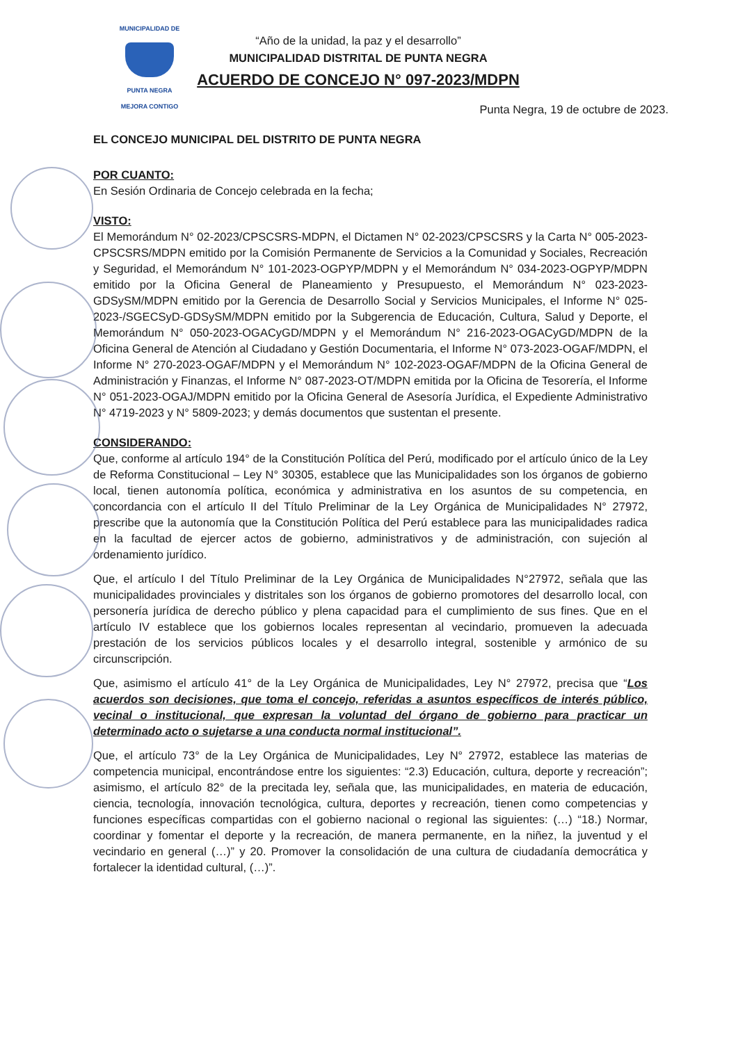MUNICIPALIDAD DE
PUNTA NEGRA
MEJORA CONTIGO
“Año de la unidad, la paz y el desarrollo”
MUNICIPALIDAD DISTRITAL DE PUNTA NEGRA
ACUERDO DE CONCEJO N° 097-2023/MDPN
Punta Negra, 19 de octubre de 2023.
EL CONCEJO MUNICIPAL DEL DISTRITO DE PUNTA NEGRA
POR CUANTO:
En Sesión Ordinaria de Concejo celebrada en la fecha;
VISTO:
El Memorándum N° 02-2023/CPSCSRS-MDPN, el Dictamen N° 02-2023/CPSCSRS y la Carta N° 005-2023-CPSCSRS/MDPN emitido por la Comisión Permanente de Servicios a la Comunidad y Sociales, Recreación y Seguridad, el Memorándum N° 101-2023-OGPYP/MDPN y el Memorándum N° 034-2023-OGPYP/MDPN emitido por la Oficina General de Planeamiento y Presupuesto, el Memorándum N° 023-2023-GDSySM/MDPN emitido por la Gerencia de Desarrollo Social y Servicios Municipales, el Informe N° 025-2023-/SGECSyD-GDSySM/MDPN emitido por la Subgerencia de Educación, Cultura, Salud y Deporte, el Memorándum N° 050-2023-OGACyGD/MDPN y el Memorándum N° 216-2023-OGACyGD/MDPN de la Oficina General de Atención al Ciudadano y Gestión Documentaria, el Informe N° 073-2023-OGAF/MDPN, el Informe N° 270-2023-OGAF/MDPN y el Memorándum N° 102-2023-OGAF/MDPN de la Oficina General de Administración y Finanzas, el Informe N° 087-2023-OT/MDPN emitida por la Oficina de Tesorería, el Informe N° 051-2023-OGAJ/MDPN emitido por la Oficina General de Asesoría Jurídica, el Expediente Administrativo N° 4719-2023 y N° 5809-2023; y demás documentos que sustentan el presente.
CONSIDERANDO:
Que, conforme al artículo 194° de la Constitución Política del Perú, modificado por el artículo único de la Ley de Reforma Constitucional – Ley N° 30305, establece que las Municipalidades son los órganos de gobierno local, tienen autonomía política, económica y administrativa en los asuntos de su competencia, en concordancia con el artículo II del Título Preliminar de la Ley Orgánica de Municipalidades N° 27972, prescribe que la autonomía que la Constitución Política del Perú establece para las municipalidades radica en la facultad de ejercer actos de gobierno, administrativos y de administración, con sujeción al ordenamiento jurídico.
Que, el artículo I del Título Preliminar de la Ley Orgánica de Municipalidades N°27972, señala que las municipalidades provinciales y distritales son los órganos de gobierno promotores del desarrollo local, con personería jurídica de derecho público y plena capacidad para el cumplimiento de sus fines. Que en el artículo IV establece que los gobiernos locales representan al vecindario, promueven la adecuada prestación de los servicios públicos locales y el desarrollo integral, sostenible y armónico de su circunscripción.
Que, asimismo el artículo 41° de la Ley Orgánica de Municipalidades, Ley N° 27972, precisa que “Los acuerdos son decisiones, que toma el concejo, referidas a asuntos específicos de interés público, vecinal o institucional, que expresan la voluntad del órgano de gobierno para practicar un determinado acto o sujetarse a una conducta normal institucional”.
Que, el artículo 73° de la Ley Orgánica de Municipalidades, Ley N° 27972, establece las materias de competencia municipal, encontrándose entre los siguientes: “2.3) Educación, cultura, deporte y recreación”; asimismo, el artículo 82° de la precitada ley, señala que, las municipalidades, en materia de educación, ciencia, tecnología, innovación tecnológica, cultura, deportes y recreación, tienen como competencias y funciones específicas compartidas con el gobierno nacional o regional las siguientes: (…) “18.) Normar, coordinar y fomentar el deporte y la recreación, de manera permanente, en la niñez, la juventud y el vecindario en general (…)” y 20. Promover la consolidación de una cultura de ciudadanía democrática y fortalecer la identidad cultural, (…)”.